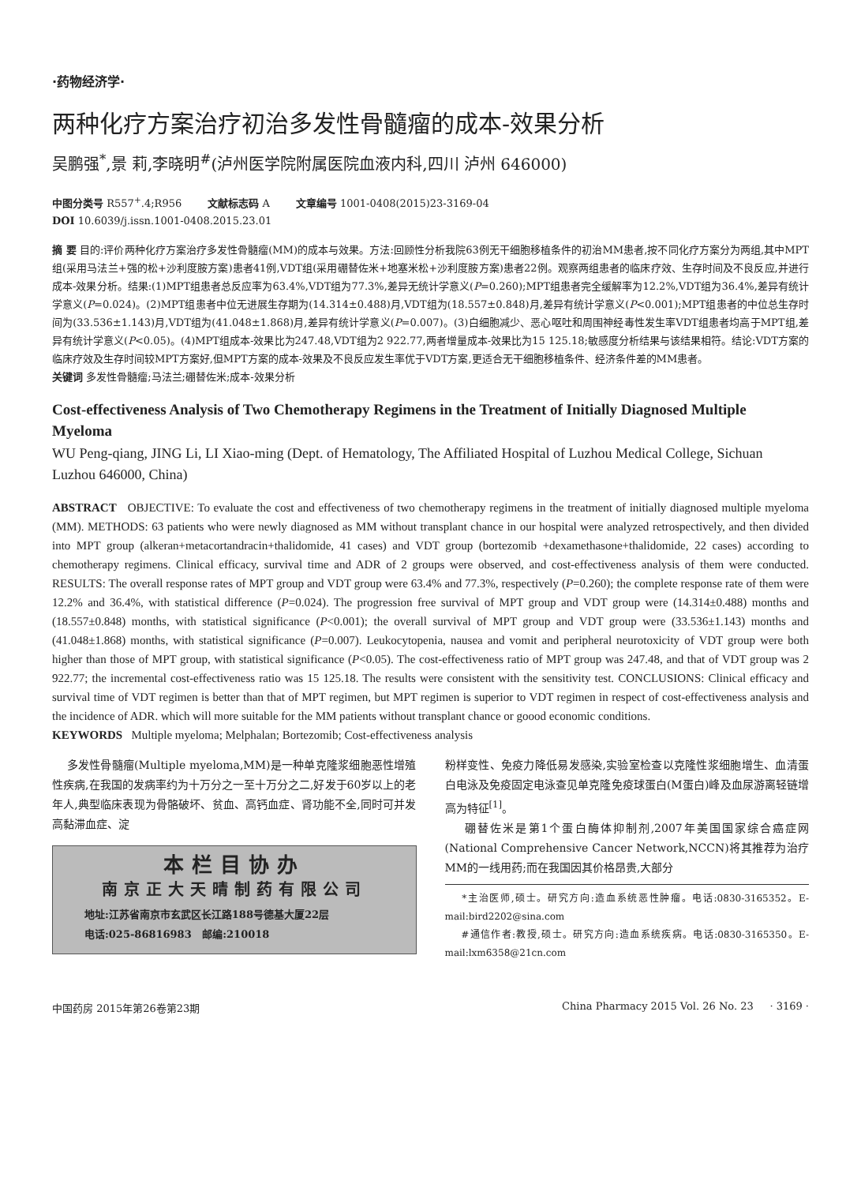·药物经济学·
两种化疗方案治疗初治多发性骨髓瘤的成本-效果分析
吴鹏强<sup>*</sup>,景 莉,李晓明<sup>#</sup>(泸州医学院附属医院血液内科,四川 泸州 646000)
中图分类号 R557<sup>+</sup>.4;R956 文献标志码 A 文章编号 1001-0408(2015)23-3169-04
DOI 10.6039/j.issn.1001-0408.2015.23.01
摘 要 目的:评价两种化疗方案治疗多发性骨髓瘤(MM)的成本与效果。方法:回顾性分析我院63例无干细胞移植条件的初治MM患者,按不同化疗方案分为两组,其中MPT组(采用马法兰+强的松+沙利度胺方案)患者41例,VDT组(采用硼替佐米+地塞米松+沙利度胺方案)患者22例。观察两组患者的临床疗效、生存时间及不良反应,并进行成本-效果分析。结果:(1)MPT组患者总反应率为63.4%,VDT组为77.3%,差异无统计学意义(P=0.260);MPT组患者完全缓解率为12.2%,VDT组为36.4%,差异有统计学意义(P=0.024)。(2)MPT组患者中位无进展生存期为(14.314±0.488)月,VDT组为(18.557±0.848)月,差异有统计学意义(P<0.001);MPT组患者的中位总生存时间为(33.536±1.143)月,VDT组为(41.048±1.868)月,差异有统计学意义(P=0.007)。(3)白细胞减少、恶心呕吐和周围神经毒性发生率VDT组患者均高于MPT组,差异有统计学意义(P<0.05)。(4)MPT组成本-效果比为247.48,VDT组为2 922.77,两者增量成本-效果比为15 125.18;敏感度分析结果与该结果相符。结论:VDT方案的临床疗效及生存时间较MPT方案好,但MPT方案的成本-效果及不良反应发生率优于VDT方案,更适合无干细胞移植条件、经济条件差的MM患者。
关键词 多发性骨髓瘤;马法兰;硼替佐米;成本-效果分析
Cost-effectiveness Analysis of Two Chemotherapy Regimens in the Treatment of Initially Diagnosed Multiple Myeloma
WU Peng-qiang, JING Li, LI Xiao-ming (Dept. of Hematology, The Affiliated Hospital of Luzhou Medical College, Sichuan Luzhou 646000, China)
ABSTRACT OBJECTIVE: To evaluate the cost and effectiveness of two chemotherapy regimens in the treatment of initially diagnosed multiple myeloma (MM). METHODS: 63 patients who were newly diagnosed as MM without transplant chance in our hospital were analyzed retrospectively, and then divided into MPT group (alkeran+metacortandracin+thalidomide, 41 cases) and VDT group (bortezomib +dexamethasone+thalidomide, 22 cases) according to chemotherapy regimens. Clinical efficacy, survival time and ADR of 2 groups were observed, and cost-effectiveness analysis of them were conducted. RESULTS: The overall response rates of MPT group and VDT group were 63.4% and 77.3%, respectively (P=0.260); the complete response rate of them were 12.2% and 36.4%, with statistical difference (P=0.024). The progression free survival of MPT group and VDT group were (14.314±0.488) months and (18.557±0.848) months, with statistical significance (P<0.001); the overall survival of MPT group and VDT group were (33.536±1.143) months and (41.048±1.868) months, with statistical significance (P=0.007). Leukocytopenia, nausea and vomit and peripheral neurotoxicity of VDT group were both higher than those of MPT group, with statistical significance (P<0.05). The cost-effectiveness ratio of MPT group was 247.48, and that of VDT group was 2 922.77; the incremental cost-effectiveness ratio was 15 125.18. The results were consistent with the sensitivity test. CONCLUSIONS: Clinical efficacy and survival time of VDT regimen is better than that of MPT regimen, but MPT regimen is superior to VDT regimen in respect of cost-effectiveness analysis and the incidence of ADR. which will more suitable for the MM patients without transplant chance or goood economic conditions.
KEYWORDS Multiple myeloma; Melphalan; Bortezomib; Cost-effectiveness analysis
多发性骨髓瘤(Multiple myeloma,MM)是一种单克隆浆细胞恶性增殖性疾病,在我国的发病率约为十万分之一至十万分之二,好发于60岁以上的老年人,典型临床表现为骨骼破坏、贫血、高钙血症、肾功能不全,同时可并发高黏滞血症、淀
本栏目协办
南京正大天晴制药有限公司
地址:江苏省南京市玄武区长江路188号德基大厦22层
电话:025-86816983 邮编:210018
粉样变性、免疫力降低易发感染,实验室检查以克隆性浆细胞增生、血清蛋白电泳及免疫固定电泳查见单克隆免疫球蛋白(M蛋白)峰及血尿游离轻链增高为特征<sup>[1]</sup>。
硼替佐米是第1个蛋白酶体抑制剂,2007年美国国家综合癌症网(National Comprehensive Cancer Network,NCCN)将其推荐为治疗MM的一线用药;而在我国因其价格昂贵,大部分
*主治医师,硕士。研究方向:造血系统恶性肿瘤。电话:0830-3165352。E-mail:bird2202@sina.com
#通信作者:教授,硕士。研究方向:造血系统疾病。电话:0830-3165350。E-mail:lxm6358@21cn.com
中国药房 2015年第26卷第23期 China Pharmacy 2015 Vol. 26 No. 23 · 3169 ·